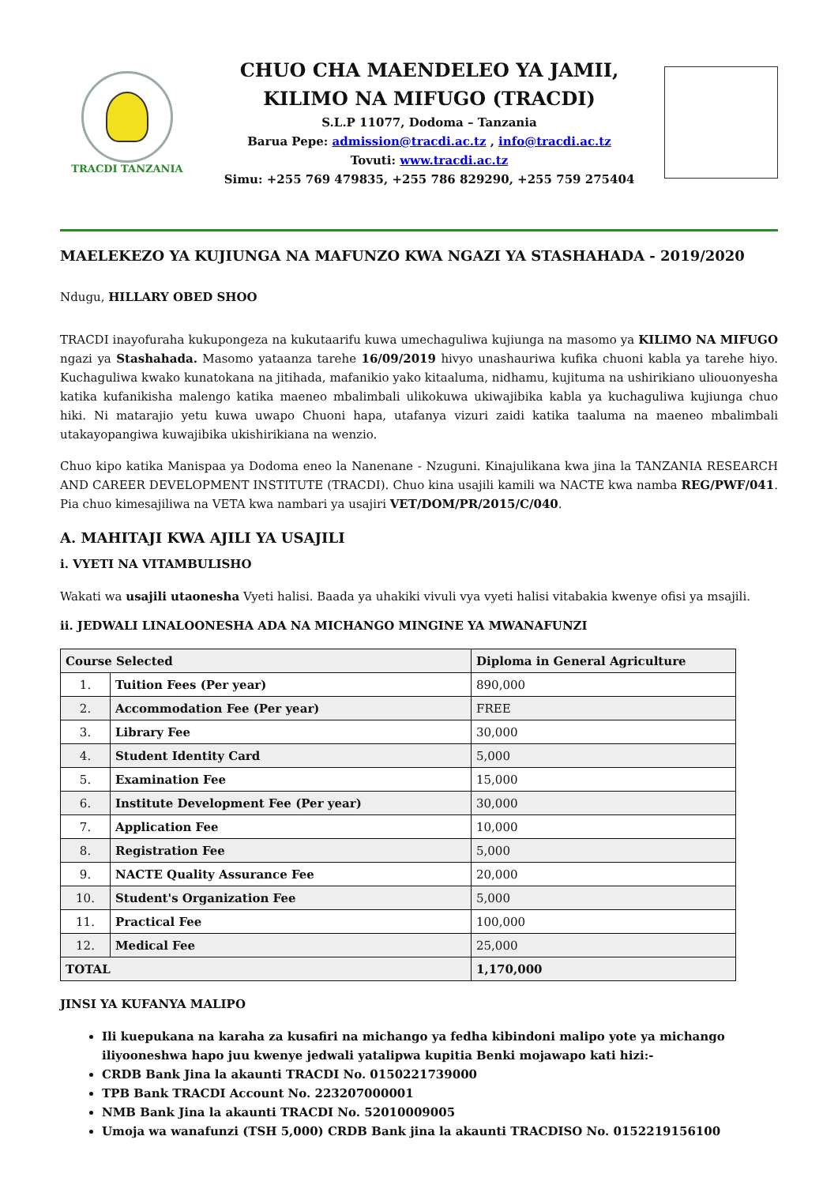TRACDI TANZANIA
CHUO CHA MAENDELEO YA JAMII,
KILIMO NA MIFUGO (TRACDI)
S.L.P 11077, Dodoma – Tanzania
Barua Pepe: admission@tracdi.ac.tz , info@tracdi.ac.tz
Tovuti: www.tracdi.ac.tz
Simu: +255 769 479835, +255 786 829290, +255 759 275404
MAELEKEZO YA KUJIUNGA NA MAFUNZO KWA NGAZI YA STASHAHADA - 2019/2020
Ndugu, HILLARY OBED SHOO
TRACDI inayofuraha kukupongeza na kukutaarifu kuwa umechaguliwa kujiunga na masomo ya KILIMO NA MIFUGO ngazi ya Stashahada. Masomo yataanza tarehe 16/09/2019 hivyo unashauriwa kufika chuoni kabla ya tarehe hiyo. Kuchaguliwa kwako kunatokana na jitihada, mafanikio yako kitaaluma, nidhamu, kujituma na ushirikiano uliouonyesha katika kufanikisha malengo katika maeneo mbalimbali ulikokuwa ukiwajibika kabla ya kuchaguliwa kujiunga chuo hiki. Ni matarajio yetu kuwa uwapo Chuoni hapa, utafanya vizuri zaidi katika taaluma na maeneo mbalimbali utakayopangiwa kuwajibika ukishirikiana na wenzio.
Chuo kipo katika Manispaa ya Dodoma eneo la Nanenane - Nzuguni. Kinajulikana kwa jina la TANZANIA RESEARCH AND CAREER DEVELOPMENT INSTITUTE (TRACDI). Chuo kina usajili kamili wa NACTE kwa namba REG/PWF/041. Pia chuo kimesajiliwa na VETA kwa nambari ya usajiri VET/DOM/PR/2015/C/040.
A. MAHITAJI KWA AJILI YA USAJILI
i. VYETI NA VITAMBULISHO
Wakati wa usajili utaonesha Vyeti halisi. Baada ya uhakiki vivuli vya vyeti halisi vitabakia kwenye ofisi ya msajili.
ii. JEDWALI LINALOONESHA ADA NA MICHANGO MINGINE YA MWANAFUNZI
| Course Selected | | Diploma in General Agriculture |
| 1. | Tuition Fees (Per year) | 890,000 |
| 2. | Accommodation Fee (Per year) | FREE |
| 3. | Library Fee | 30,000 |
| 4. | Student Identity Card | 5,000 |
| 5. | Examination Fee | 15,000 |
| 6. | Institute Development Fee (Per year) | 30,000 |
| 7. | Application Fee | 10,000 |
| 8. | Registration Fee | 5,000 |
| 9. | NACTE Quality Assurance Fee | 20,000 |
| 10. | Student's Organization Fee | 5,000 |
| 11. | Practical Fee | 100,000 |
| 12. | Medical Fee | 25,000 |
| TOTAL | | 1,170,000 |
JINSI YA KUFANYA MALIPO
Ili kuepukana na karaha za kusafiri na michango ya fedha kibindoni malipo yote ya michango iliyooneshwa hapo juu kwenye jedwali yatalipwa kupitia Benki mojawapo kati hizi:-
CRDB Bank Jina la akaunti TRACDI No. 0150221739000
TPB Bank TRACDI Account No. 223207000001
NMB Bank Jina la akaunti TRACDI No. 52010009005
Umoja wa wanafunzi (TSH 5,000) CRDB Bank jina la akaunti TRACDISO No. 0152219156100